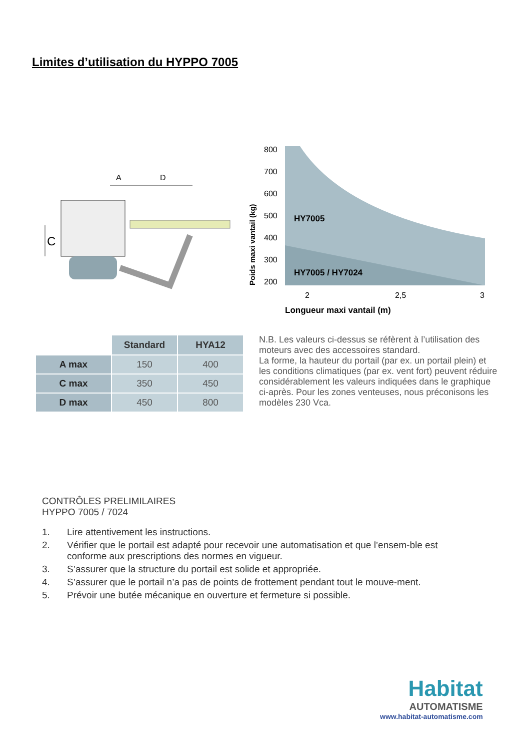Limites d’utilisation du HYPPO 7005
C
A
D
Poids maxi vantail (kg)
800
700
600
500
400
300
200
HY7005
HY7005 / HY7024
2
2,5
3
Longueur maxi vantail (m)
| | Standard | HYA12 |
| --- | --- | --- |
| A max | 150 | 400 |
| C max | 350 | 450 |
| D max | 450 | 800 |
N.B. Les valeurs ci-dessus se réfèrent à l’utilisation des moteurs avec des accessoires standard.
La forme, la hauteur du portail (par ex. un portail plein) et les conditions climatiques (par ex. vent fort) peuvent réduire considérablement les valeurs indiquées dans le graphique ci-après. Pour les zones venteuses, nous préconisons les modèles 230 Vca.
CONTRÔLES PRELIMILAIRES
HYPPO 7005 / 7024
1. Lire attentivement les instructions.
2. Vérifier que le portail est adapté pour recevoir une automatisation et que l’ensem-ble est conforme aux prescriptions des normes en vigueur.
3. S’assurer que la structure du portail est solide et appropriée.
4. S’assurer que le portail n’a pas de points de frottement pendant tout le mouve-ment.
5. Prévoir une butée mécanique en ouverture et fermeture si possible.
Habitat
AUTOMATISME
www.habitat-automatisme.com